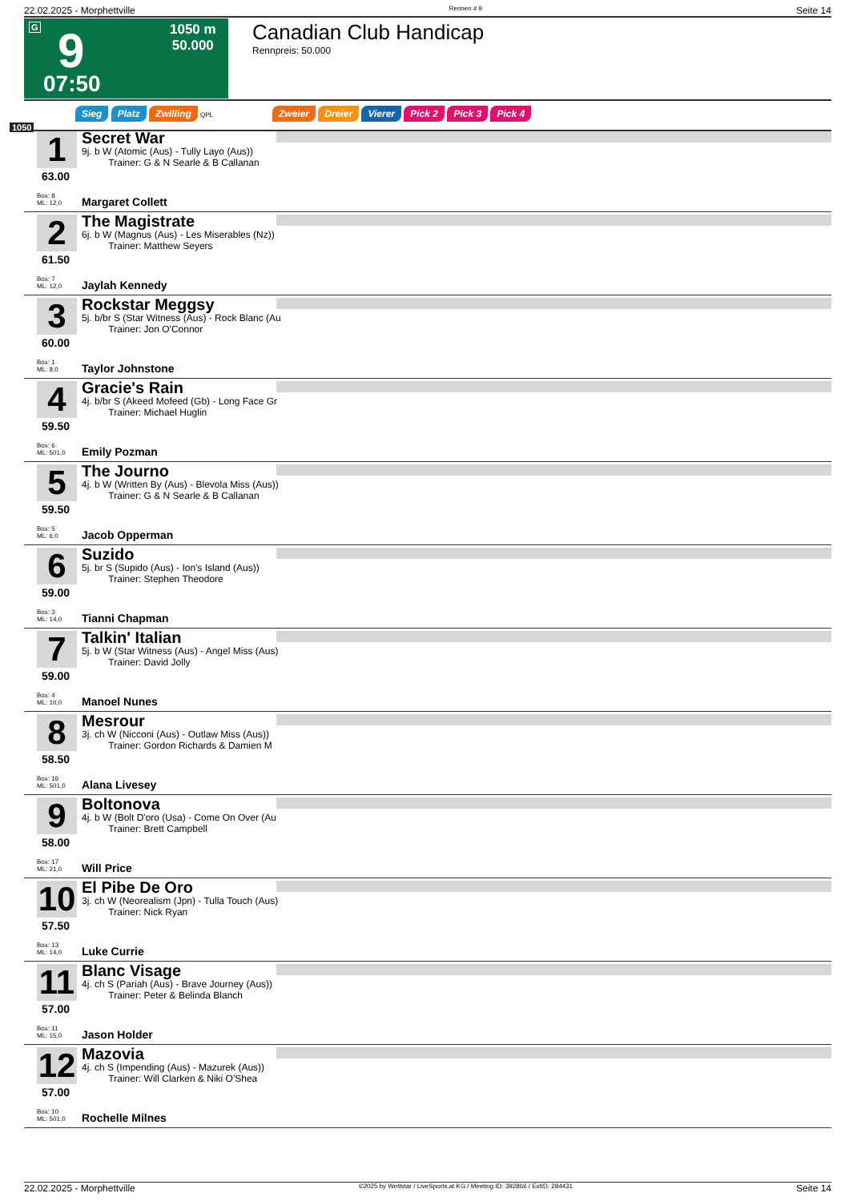22.02.2025 - Morphettville Rennen # 9 Seite 14
G 9
07:50
1050 m
50.000
Canadian Club Handicap
Rennpreis: 50.000
1050
Sieg Platz Zwilling QPL
Zweier Dreier Vierer Pick 2 Pick 3 Pick 4
1
63.00
Secret War
9j. b W (Atomic (Aus) - Tully Layo (Aus))
Trainer: G & N Searle & B Callanan
Box: 8
ML: 12,0
Margaret Collett
2
61.50
The Magistrate
6j. b W (Magnus (Aus) - Les Miserables (Nz))
Trainer: Matthew Seyers
Box: 7
ML: 12,0
Jaylah Kennedy
3
60.00
Rockstar Meggsy
5j. b/br S (Star Witness (Aus) - Rock Blanc (Au
Trainer: Jon O'Connor
Box: 1
ML: 8,0
Taylor Johnstone
4
59.50
Gracie's Rain
4j. b/br S (Akeed Mofeed (Gb) - Long Face Gr
Trainer: Michael Huglin
Box: 6
ML: 501,0
Emily Pozman
5
59.50
The Journo
4j. b W (Written By (Aus) - Blevola Miss (Aus))
Trainer: G & N Searle & B Callanan
Box: 5
ML: 6,0
Jacob Opperman
6
59.00
Suzido
5j. br S (Supido (Aus) - Ion's Island (Aus))
Trainer: Stephen Theodore
Box: 3
ML: 14,0
Tianni Chapman
7
59.00
Talkin' Italian
5j. b W (Star Witness (Aus) - Angel Miss (Aus)
Trainer: David Jolly
Box: 4
ML: 10,0
Manoel Nunes
8
58.50
Mesrour
3j. ch W (Nicconi (Aus) - Outlaw Miss (Aus))
Trainer: Gordon Richards & Damien M
Box: 16
ML: 501,0
Alana Livesey
9
58.00
Boltonova
4j. b W (Bolt D'oro (Usa) - Come On Over (Au
Trainer: Brett Campbell
Box: 17
ML: 21,0
Will Price
10
57.50
El Pibe De Oro
3j. ch W (Neorealism (Jpn) - Tulla Touch (Aus)
Trainer: Nick Ryan
Box: 13
ML: 14,0
Luke Currie
11
57.00
Blanc Visage
4j. ch S (Pariah (Aus) - Brave Journey (Aus))
Trainer: Peter & Belinda Blanch
Box: 11
ML: 15,0
Jason Holder
12
57.00
Mazovia
4j. ch S (Impending (Aus) - Mazurek (Aus))
Trainer: Will Clarken & Niki O'Shea
Box: 10
ML: 501,0
Rochelle Milnes
22.02.2025 - Morphettville ©2025 by Wettstar / LiveSports.at KG / Meeting ID: 392866 / ExtID: 284431 Seite 14